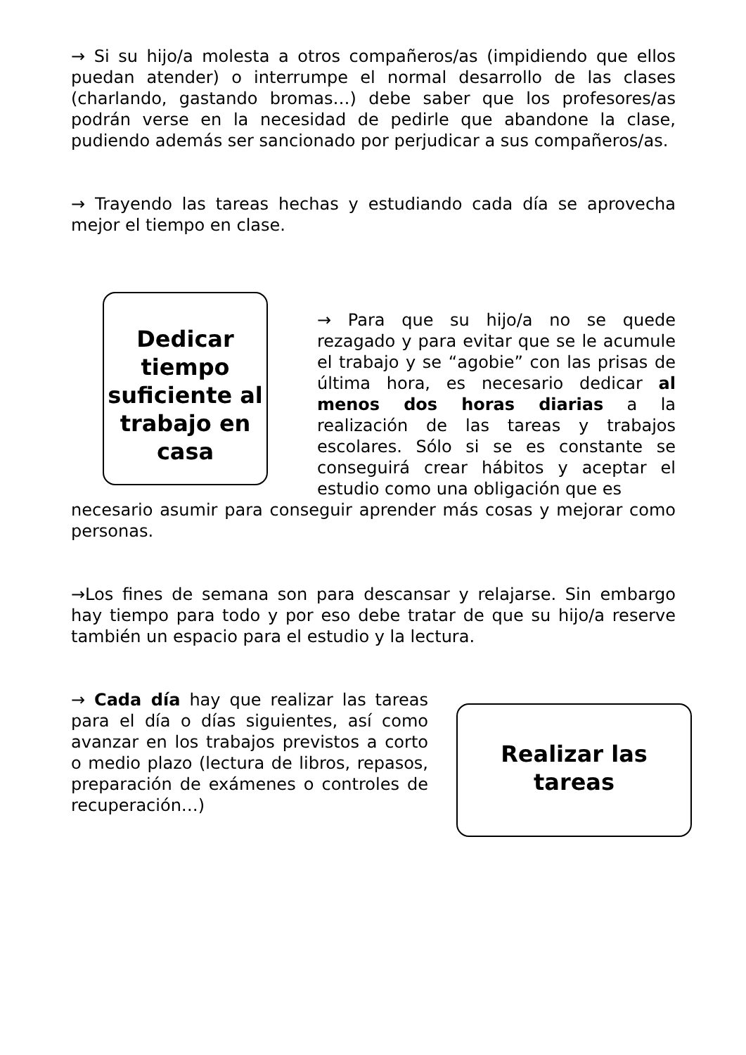→ Si su hijo/a molesta a otros compañeros/as (impidiendo que ellos puedan atender) o interrumpe el normal desarrollo de las clases (charlando, gastando bromas…) debe saber que los profesores/as podrán verse en la necesidad de pedirle que abandone la clase, pudiendo además ser sancionado por perjudicar a sus compañeros/as.
→ Trayendo las tareas hechas y estudiando cada día se aprovecha mejor el tiempo en clase.
Dedicar tiempo suficiente al trabajo en casa
→ Para que su hijo/a no se quede rezagado y para evitar que se le acumule el trabajo y se “agobie” con las prisas de última hora, es necesario dedicar al menos dos horas diarias a la realización de las tareas y trabajos escolares. Sólo si se es constante se conseguirá crear hábitos y aceptar el estudio como una obligación que es
necesario asumir para conseguir aprender más cosas y mejorar como personas.
→Los fines de semana son para descansar y relajarse. Sin embargo hay tiempo para todo y por eso debe tratar de que su hijo/a reserve también un espacio para el estudio y la lectura.
→ Cada día hay que realizar las tareas para el día o días siguientes, así como avanzar en los trabajos previstos a corto o medio plazo (lectura de libros, repasos, preparación de exámenes o controles de recuperación…)
Realizar las tareas